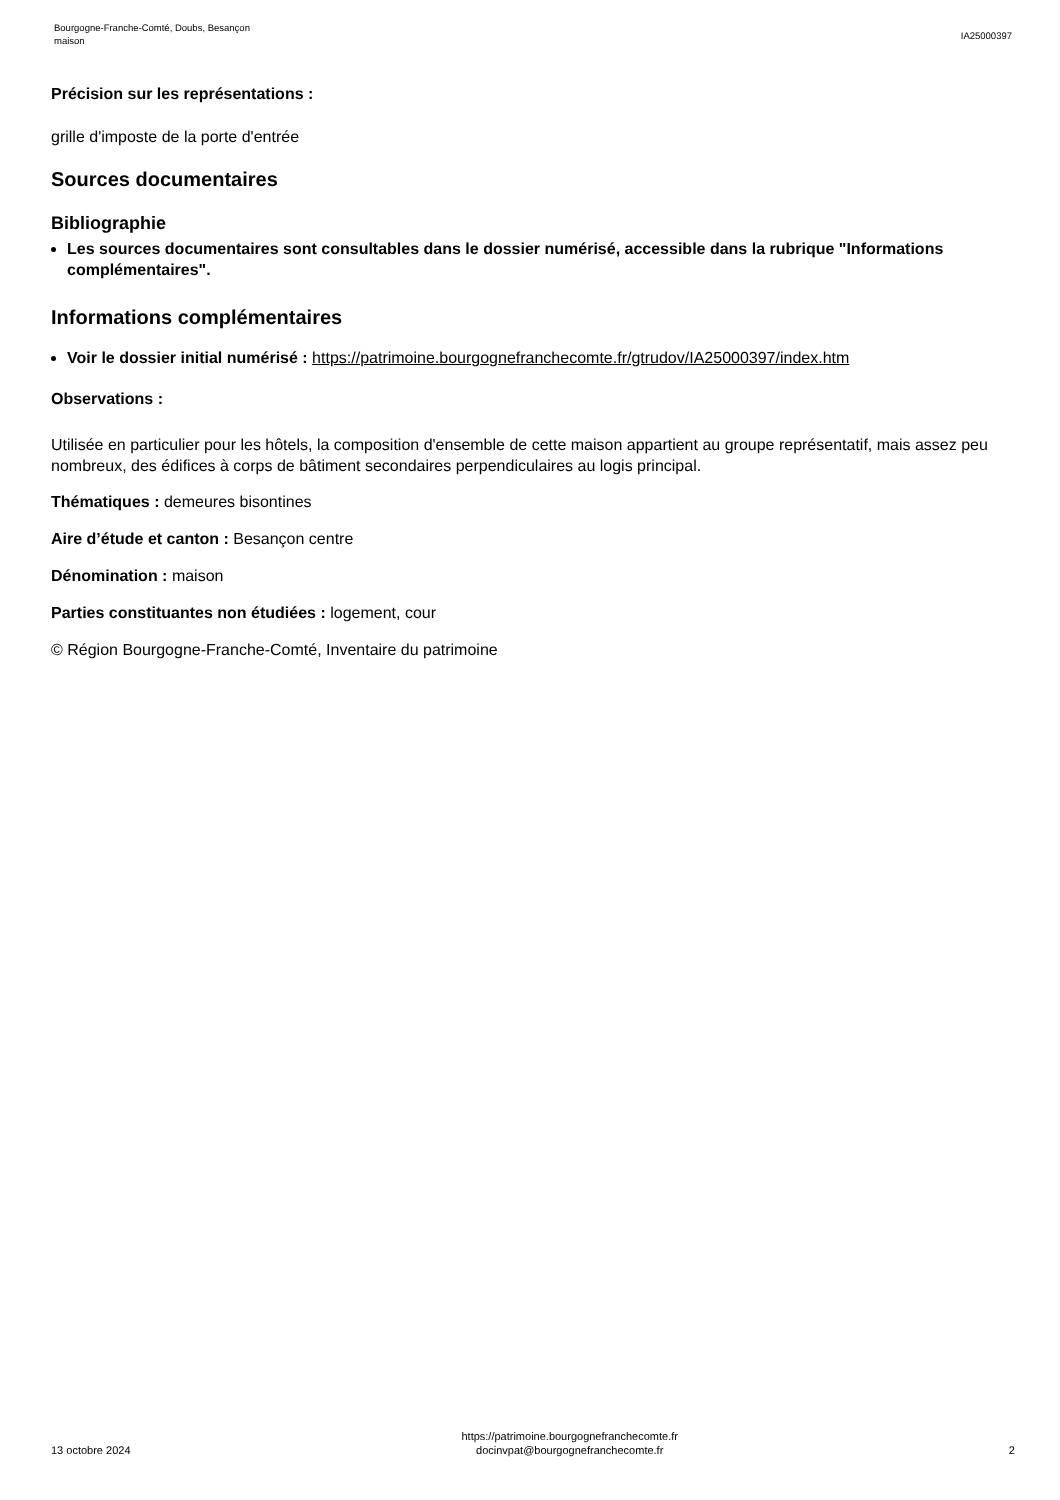Bourgogne-Franche-Comté, Doubs, Besançon
maison
IA25000397
Précision sur les représentations :
grille d'imposte de la porte d'entrée
Sources documentaires
Bibliographie
Les sources documentaires sont consultables dans le dossier numérisé, accessible dans la rubrique "Informations complémentaires".
Informations complémentaires
Voir le dossier initial numérisé : https://patrimoine.bourgognefranchecomte.fr/gtrudov/IA25000397/index.htm
Observations :
Utilisée en particulier pour les hôtels, la composition d'ensemble de cette maison appartient au groupe représentatif, mais assez peu nombreux, des édifices à corps de bâtiment secondaires perpendiculaires au logis principal.
Thématiques : demeures bisontines
Aire d’étude et canton : Besançon centre
Dénomination : maison
Parties constituantes non étudiées : logement, cour
© Région Bourgogne-Franche-Comté, Inventaire du patrimoine
13 octobre 2024
https://patrimoine.bourgognefranchecomte.fr
docinvpat@bourgognefranchecomte.fr
2